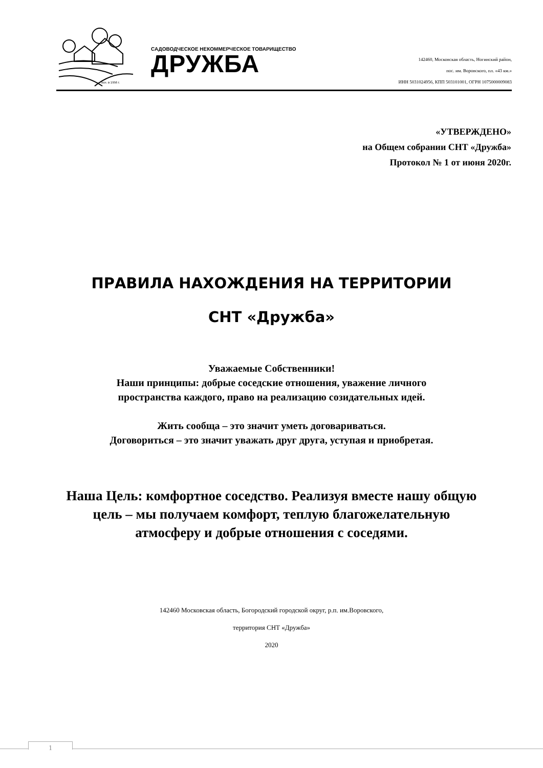осн. в 1956 г.
САДОВОДЧЕСКОЕ НЕКОММЕРЧЕСКОЕ ТОВАРИЩЕСТВО
ДРУЖБА
142460, Московская область, Ногинский район,
пос. им. Воровского, пл. «43 км.»
ИНН 5031024956, КПП 503101001, ОГРН 1075000009083
«УТВЕРЖДЕНО»
на Общем собрании СНТ «Дружба»
Протокол № 1 от июня 2020г.
ПРАВИЛА НАХОЖДЕНИЯ НА ТЕРРИТОРИИ
СНТ «Дружба»
Уважаемые Собственники!
Наши принципы: добрые соседские отношения, уважение личного
пространства каждого, право на реализацию созидательных идей.
Жить сообща – это значит уметь договариваться.
Договориться – это значит уважать друг друга, уступая и приобретая.
Наша Цель: комфортное соседство. Реализуя вместе нашу общую
цель – мы получаем комфорт, теплую благожелательную
атмосферу и добрые отношения с соседями.
142460 Московская область, Богородский городской округ, р.п. им.Воровского,
территория СНТ «Дружба»
2020
1